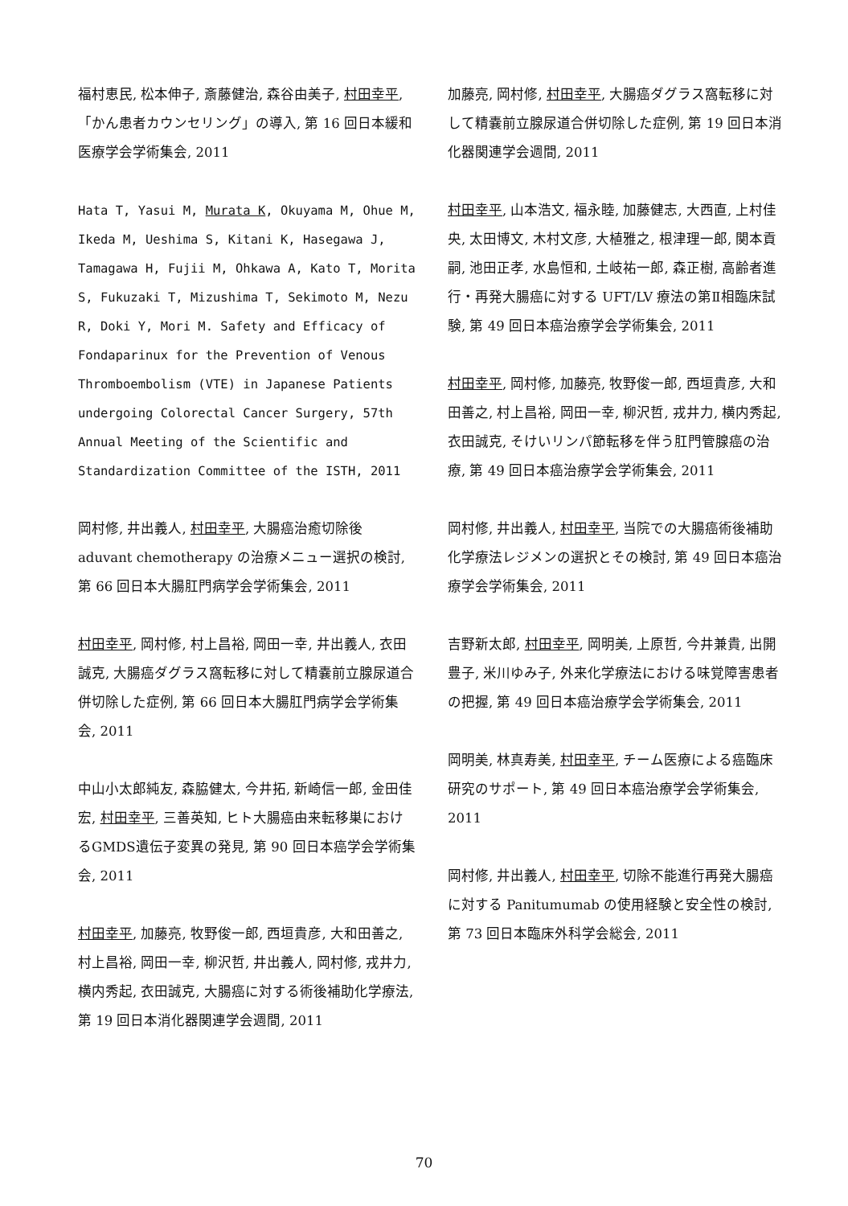福村恵民, 松本伸子, 斎藤健治, 森谷由美子, 村田幸平, 「かん患者カウンセリング」の導入, 第 16 回日本緩和医療学会学術集会, 2011
Hata T, Yasui M, Murata K, Okuyama M, Ohue M, Ikeda M, Ueshima S, Kitani K, Hasegawa J, Tamagawa H, Fujii M, Ohkawa A, Kato T, Morita S, Fukuzaki T, Mizushima T, Sekimoto M, Nezu R, Doki Y, Mori M. Safety and Efficacy of Fondaparinux for the Prevention of Venous Thromboembolism (VTE) in Japanese Patients undergoing Colorectal Cancer Surgery, 57th Annual Meeting of the Scientific and Standardization Committee of the ISTH, 2011
岡村修, 井出義人, 村田幸平, 大腸癌治癒切除後 aduvant chemotherapy の治療メニュー選択の検討, 第 66 回日本大腸肛門病学会学術集会, 2011
村田幸平, 岡村修, 村上昌裕, 岡田一幸, 井出義人, 衣田誠克, 大腸癌ダグラス窩転移に対して精嚢前立腺尿道合併切除した症例, 第 66 回日本大腸肛門病学会学術集会, 2011
中山小太郎純友, 森脇健太, 今井拓, 新崎信一郎, 金田佳宏, 村田幸平, 三善英知, ヒト大腸癌由来転移巣におけるGMDS遺伝子変異の発見, 第 90 回日本癌学会学術集会, 2011
村田幸平, 加藤亮, 牧野俊一郎, 西垣貴彦, 大和田善之, 村上昌裕, 岡田一幸, 柳沢哲, 井出義人, 岡村修, 戎井力, 横内秀起, 衣田誠克, 大腸癌に対する術後補助化学療法, 第 19 回日本消化器関連学会週間, 2011
加藤亮, 岡村修, 村田幸平, 大腸癌ダグラス窩転移に対して精嚢前立腺尿道合併切除した症例, 第 19 回日本消化器関連学会週間, 2011
村田幸平, 山本浩文, 福永睦, 加藤健志, 大西直, 上村佳央, 太田博文, 木村文彦, 大植雅之, 根津理一郎, 関本貢嗣, 池田正孝, 水島恒和, 土岐祐一郎, 森正樹, 高齢者進行・再発大腸癌に対する UFT/LV 療法の第Ⅱ相臨床試験, 第 49 回日本癌治療学会学術集会, 2011
村田幸平, 岡村修, 加藤亮, 牧野俊一郎, 西垣貴彦, 大和田善之, 村上昌裕, 岡田一幸, 柳沢哲, 戎井力, 横内秀起, 衣田誠克, そけいリンパ節転移を伴う肛門管腺癌の治療, 第 49 回日本癌治療学会学術集会, 2011
岡村修, 井出義人, 村田幸平, 当院での大腸癌術後補助化学療法レジメンの選択とその検討, 第 49 回日本癌治療学会学術集会, 2011
吉野新太郎, 村田幸平, 岡明美, 上原哲, 今井兼貴, 出開豊子, 米川ゆみ子, 外来化学療法における味覚障害患者の把握, 第 49 回日本癌治療学会学術集会, 2011
岡明美, 林真寿美, 村田幸平, チーム医療による癌臨床研究のサポート, 第 49 回日本癌治療学会学術集会, 2011
岡村修, 井出義人, 村田幸平, 切除不能進行再発大腸癌に対する Panitumumab の使用経験と安全性の検討, 第 73 回日本臨床外科学会総会, 2011
70